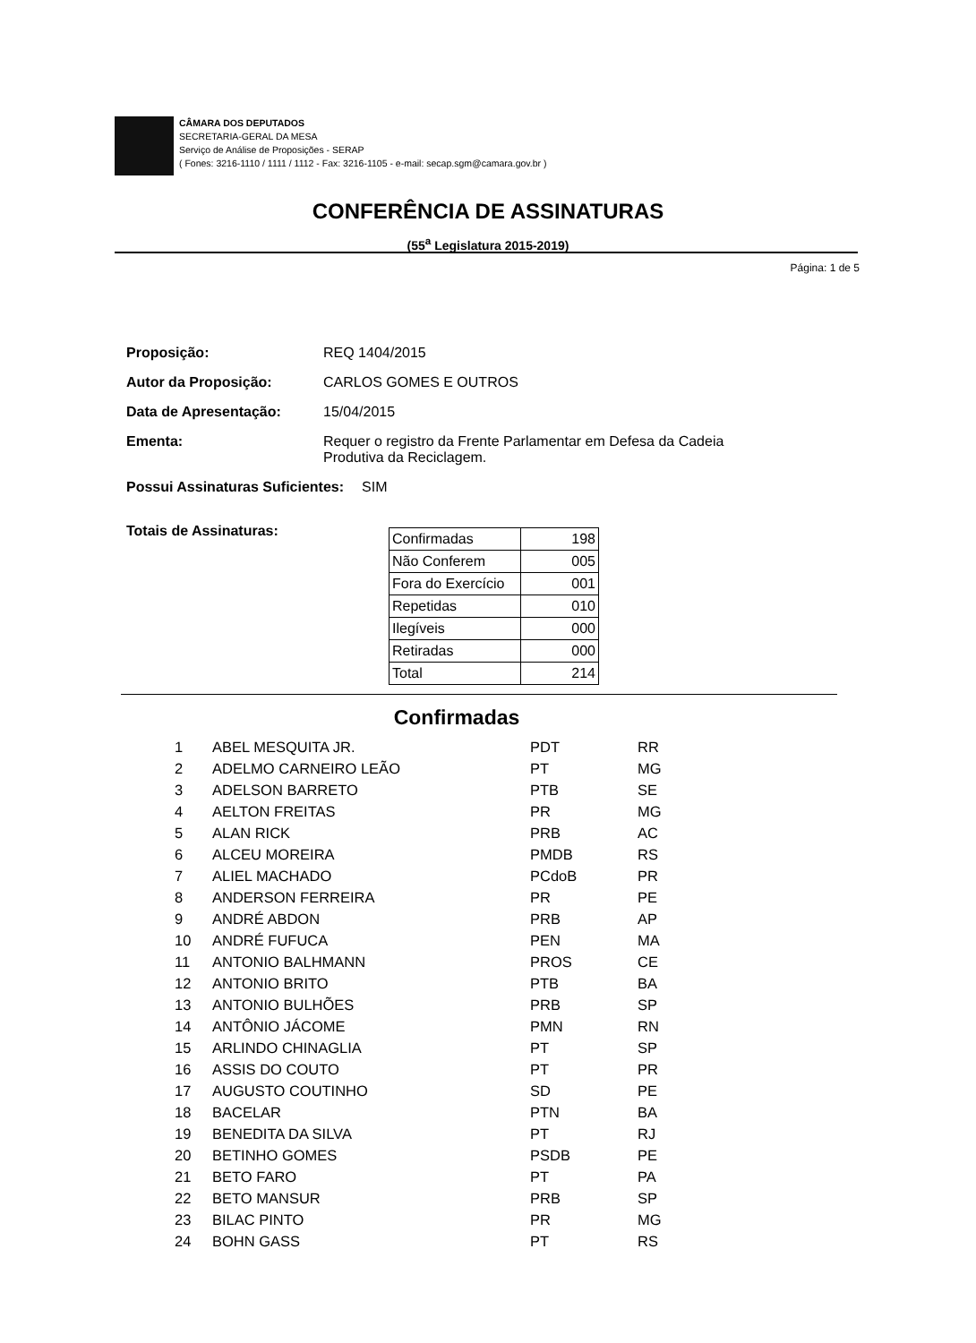CÂMARA DOS DEPUTADOS
SECRETARIA-GERAL DA MESA
Serviço de Análise de Proposições - SERAP
( Fones: 3216-1110 / 1111 / 1112 - Fax: 3216-1105 - e-mail: secap.sgm@camara.gov.br )
CONFERÊNCIA DE ASSINATURAS
(55<sup>a</sup> Legislatura 2015-2019)
Página: 1 de 5
Proposição: REQ 1404/2015
Autor da Proposição: CARLOS GOMES E OUTROS
Data de Apresentação: 15/04/2015
Ementa: Requer o registro da Frente Parlamentar em Defesa da Cadeia
Produtiva da Reciclagem.
Possui Assinaturas Suficientes: SIM
Totais de Assinaturas:
| Confirmadas | 198 |
| Não Conferem | 005 |
| Fora do Exercício | 001 |
| Repetidas | 010 |
| Ilegíveis | 000 |
| Retiradas | 000 |
| Total | 214 |
Confirmadas
| 1 | ABEL MESQUITA JR. | PDT | RR |
| 2 | ADELMO CARNEIRO LEÃO | PT | MG |
| 3 | ADELSON BARRETO | PTB | SE |
| 4 | AELTON FREITAS | PR | MG |
| 5 | ALAN RICK | PRB | AC |
| 6 | ALCEU MOREIRA | PMDB | RS |
| 7 | ALIEL MACHADO | PCdoB | PR |
| 8 | ANDERSON FERREIRA | PR | PE |
| 9 | ANDRÉ ABDON | PRB | AP |
| 10 | ANDRÉ FUFUCA | PEN | MA |
| 11 | ANTONIO BALHMANN | PROS | CE |
| 12 | ANTONIO BRITO | PTB | BA |
| 13 | ANTONIO BULHÕES | PRB | SP |
| 14 | ANTÔNIO JÁCOME | PMN | RN |
| 15 | ARLINDO CHINAGLIA | PT | SP |
| 16 | ASSIS DO COUTO | PT | PR |
| 17 | AUGUSTO COUTINHO | SD | PE |
| 18 | BACELAR | PTN | BA |
| 19 | BENEDITA DA SILVA | PT | RJ |
| 20 | BETINHO GOMES | PSDB | PE |
| 21 | BETO FARO | PT | PA |
| 22 | BETO MANSUR | PRB | SP |
| 23 | BILAC PINTO | PR | MG |
| 24 | BOHN GASS | PT | RS |